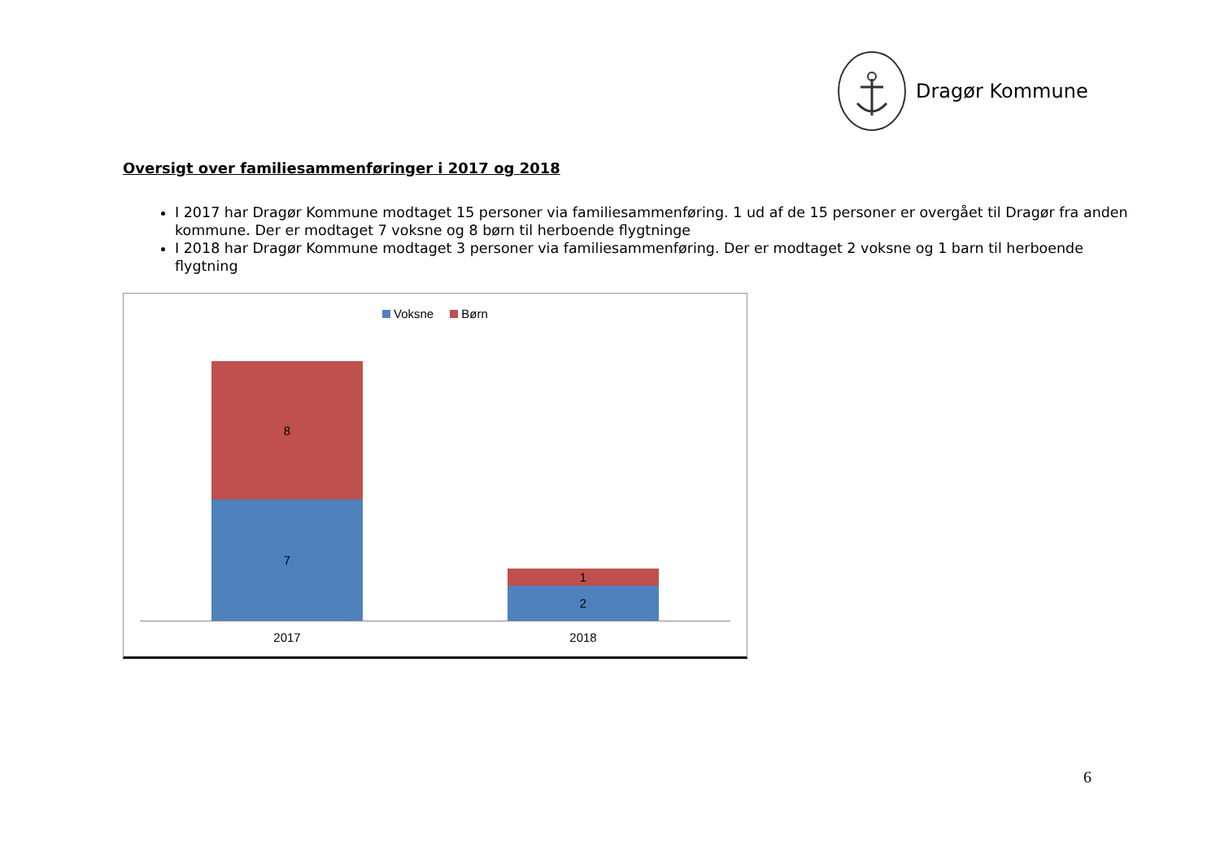Dragør Kommune
Oversigt over familiesammenføringer i 2017 og 2018
I 2017 har Dragør Kommune modtaget 15 personer via familiesammenføring. 1 ud af de 15 personer er overgået til Dragør fra anden kommune. Der er modtaget 7 voksne og 8 børn til herboende flygtninge
I 2018 har Dragør Kommune modtaget 3 personer via familiesammenføring. Der er modtaget 2 voksne og 1 barn til herboende flygtning
Voksne Børn
8
7
1
2
2017 2018
6